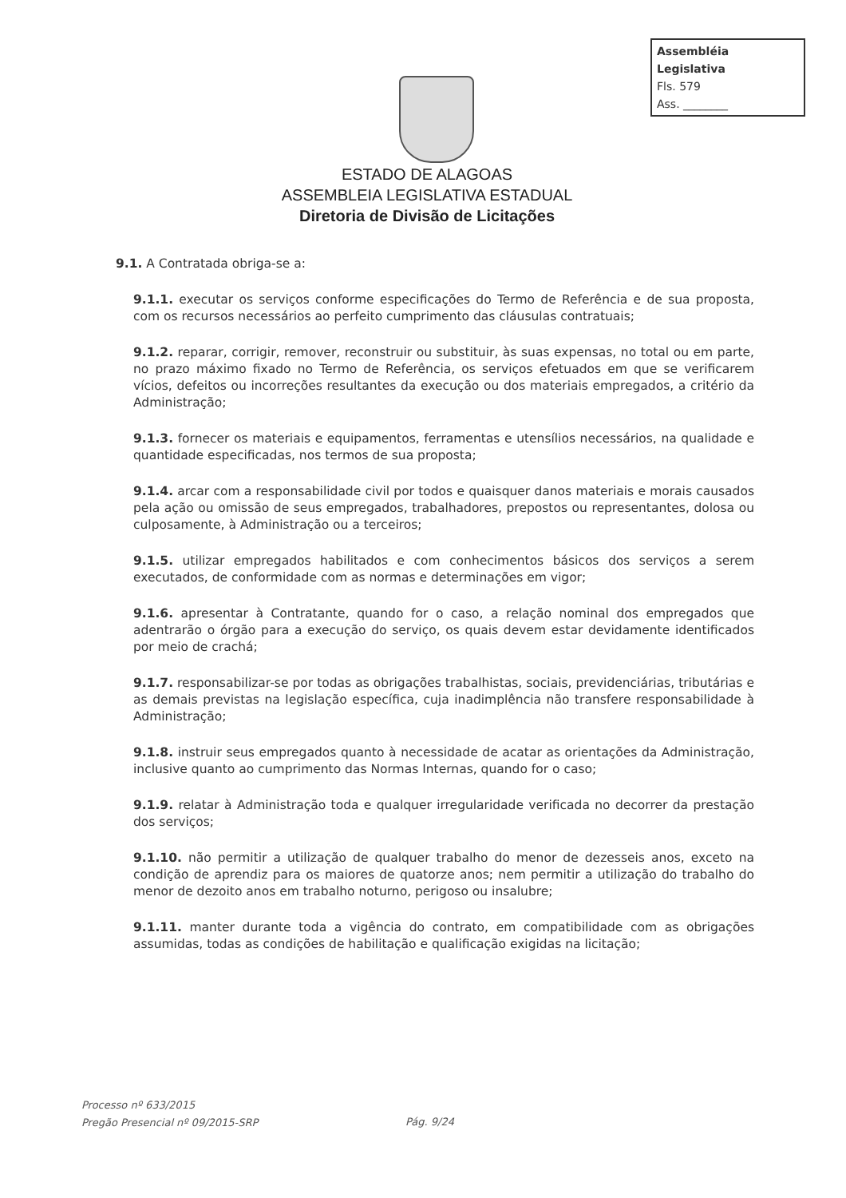Assembléia Legislativa
Fls. 579
Ass. ________
ESTADO DE ALAGOAS
ASSEMBLEIA LEGISLATIVA ESTADUAL
Diretoria de Divisão de Licitações
9.1. A Contratada obriga-se a:
9.1.1. executar os serviços conforme especificações do Termo de Referência e de sua proposta, com os recursos necessários ao perfeito cumprimento das cláusulas contratuais;
9.1.2. reparar, corrigir, remover, reconstruir ou substituir, às suas expensas, no total ou em parte, no prazo máximo fixado no Termo de Referência, os serviços efetuados em que se verificarem vícios, defeitos ou incorreções resultantes da execução ou dos materiais empregados, a critério da Administração;
9.1.3. fornecer os materiais e equipamentos, ferramentas e utensílios necessários, na qualidade e quantidade especificadas, nos termos de sua proposta;
9.1.4. arcar com a responsabilidade civil por todos e quaisquer danos materiais e morais causados pela ação ou omissão de seus empregados, trabalhadores, prepostos ou representantes, dolosa ou culposamente, à Administração ou a terceiros;
9.1.5. utilizar empregados habilitados e com conhecimentos básicos dos serviços a serem executados, de conformidade com as normas e determinações em vigor;
9.1.6. apresentar à Contratante, quando for o caso, a relação nominal dos empregados que adentrarão o órgão para a execução do serviço, os quais devem estar devidamente identificados por meio de crachá;
9.1.7. responsabilizar-se por todas as obrigações trabalhistas, sociais, previdenciárias, tributárias e as demais previstas na legislação específica, cuja inadimplência não transfere responsabilidade à Administração;
9.1.8. instruir seus empregados quanto à necessidade de acatar as orientações da Administração, inclusive quanto ao cumprimento das Normas Internas, quando for o caso;
9.1.9. relatar à Administração toda e qualquer irregularidade verificada no decorrer da prestação dos serviços;
9.1.10. não permitir a utilização de qualquer trabalho do menor de dezesseis anos, exceto na condição de aprendiz para os maiores de quatorze anos; nem permitir a utilização do trabalho do menor de dezoito anos em trabalho noturno, perigoso ou insalubre;
9.1.11. manter durante toda a vigência do contrato, em compatibilidade com as obrigações assumidas, todas as condições de habilitação e qualificação exigidas na licitação;
Processo nº 633/2015
Pregão Presencial nº 09/2015-SRP
Pág. 9/24